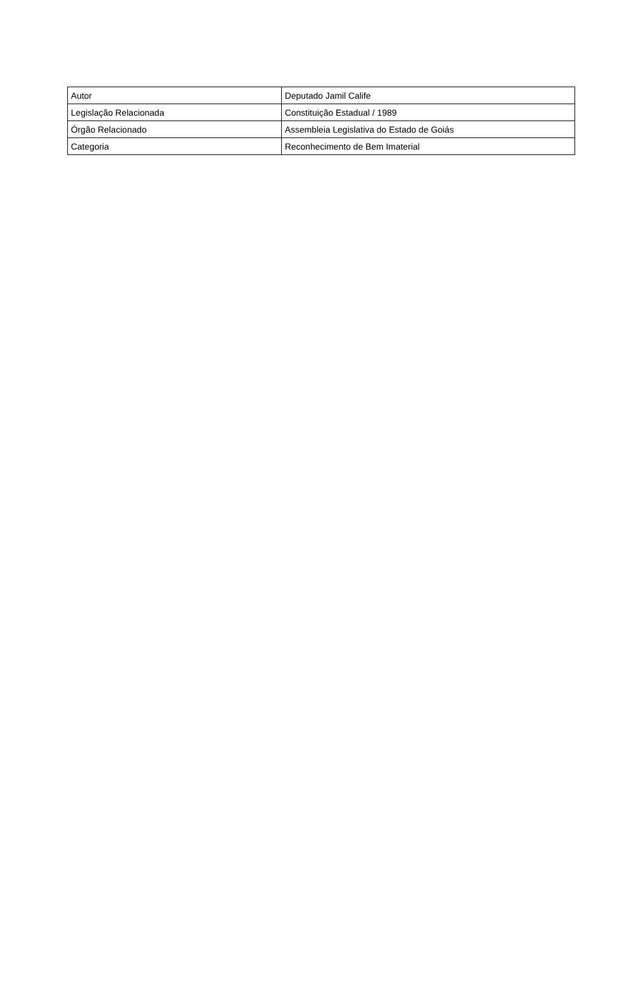| Autor | Deputado Jamil Calife |
| Legislação Relacionada | Constituição Estadual / 1989 |
| Órgão Relacionado | Assembleia Legislativa do Estado de Goiás |
| Categoria | Reconhecimento de Bem Imaterial |